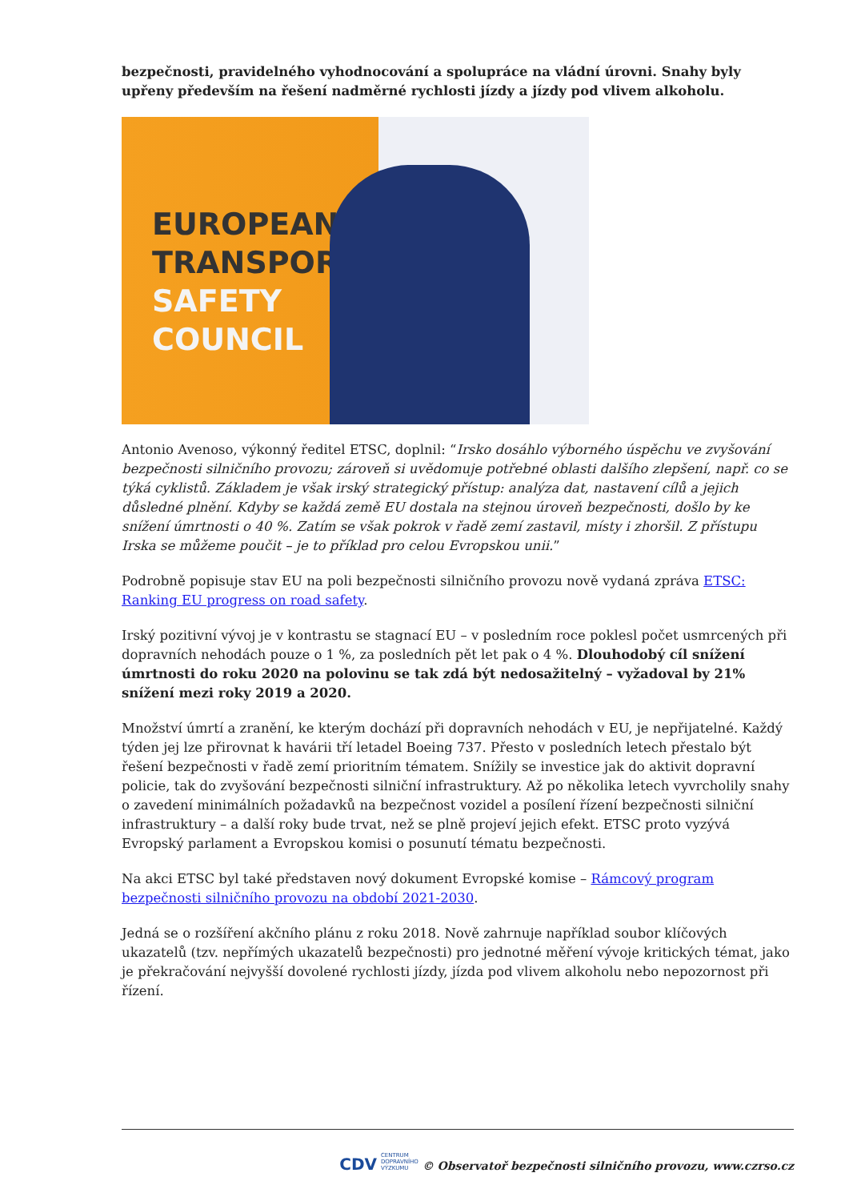bezpečnosti, pravidelného vyhodnocování a spolupráce na vládní úrovni. Snahy byly upřeny především na řešení nadměrné rychlosti jízdy a jízdy pod vlivem alkoholu.
EUROPEAN
TRANSPORT
SAFETY
COUNCIL
Antonio Avenoso, výkonný ředitel ETSC, doplnil: “Irsko dosáhlo výborného úspěchu ve zvyšování bezpečnosti silničního provozu; zároveň si uvědomuje potřebné oblasti dalšího zlepšení, např. co se týká cyklistů. Základem je však irský strategický přístup: analýza dat, nastavení cílů a jejich důsledné plnění. Kdyby se každá země EU dostala na stejnou úroveň bezpečnosti, došlo by ke snížení úmrtnosti o 40 %. Zatím se však pokrok v řadě zemí zastavil, místy i zhoršil. Z přístupu Irska se můžeme poučit – je to příklad pro celou Evropskou unii.”
Podrobně popisuje stav EU na poli bezpečnosti silničního provozu nově vydaná zpráva ETSC: Ranking EU progress on road safety.
Irský pozitivní vývoj je v kontrastu se stagnací EU – v posledním roce poklesl počet usmrcených při dopravních nehodách pouze o 1 %, za posledních pět let pak o 4 %. Dlouhodobý cíl snížení úmrtnosti do roku 2020 na polovinu se tak zdá být nedosažitelný – vyžadoval by 21% snížení mezi roky 2019 a 2020.
Množství úmrtí a zranění, ke kterým dochází při dopravních nehodách v EU, je nepřijatelné. Každý týden jej lze přirovnat k havárii tří letadel Boeing 737. Přesto v posledních letech přestalo být řešení bezpečnosti v řadě zemí prioritním tématem. Snížily se investice jak do aktivit dopravní policie, tak do zvyšování bezpečnosti silniční infrastruktury. Až po několika letech vyvrcholily snahy o zavedení minimálních požadavků na bezpečnost vozidel a posílení řízení bezpečnosti silniční infrastruktury – a další roky bude trvat, než se plně projeví jejich efekt. ETSC proto vyzývá Evropský parlament a Evropskou komisi o posunutí tématu bezpečnosti.
Na akci ETSC byl také představen nový dokument Evropské komise – Rámcový program bezpečnosti silničního provozu na období 2021-2030.
Jedná se o rozšíření akčního plánu z roku 2018. Nově zahrnuje například soubor klíčových ukazatelů (tzv. nepřímých ukazatelů bezpečnosti) pro jednotné měření vývoje kritických témat, jako je překračování nejvyšší dovolené rychlosti jízdy, jízda pod vlivem alkoholu nebo nepozornost při řízení.
CDV CENTRUM
DOPRAVNÍHO
VÝZKUMU © Observatoř bezpečnosti silničního provozu, www.czrso.cz